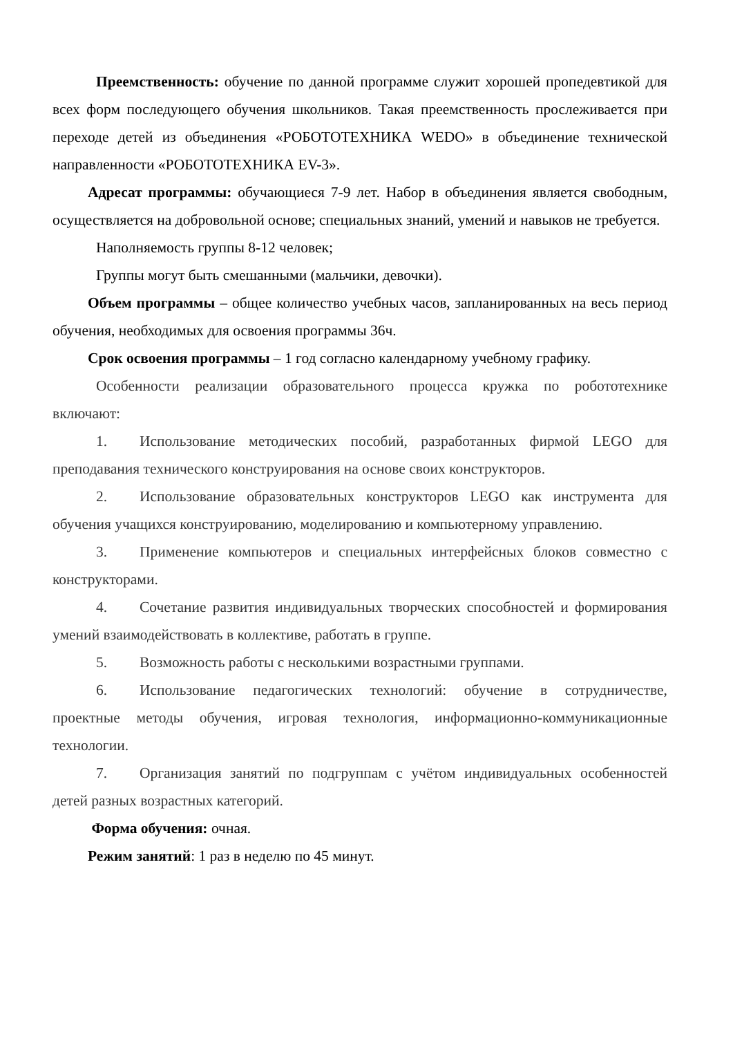Преемственность: обучение по данной программе служит хорошей пропедевтикой для всех форм последующего обучения школьников. Такая преемственность прослеживается при переходе детей из объединения «РОБОТОТЕХНИКА WEDO» в объединение технической направленности «РОБОТОТЕХНИКА EV-3».
Адресат программы: обучающиеся 7-9 лет. Набор в объединения является свободным, осуществляется на добровольной основе; специальных знаний, умений и навыков не требуется.
Наполняемость группы 8-12 человек;
Группы могут быть смешанными (мальчики, девочки).
Объем программы – общее количество учебных часов, запланированных на весь период обучения, необходимых для освоения программы 36ч.
Срок освоения программы – 1 год согласно календарному учебному графику.
Особенности реализации образовательного процесса кружка по робототехнике включают:
1. Использование методических пособий, разработанных фирмой LEGO для преподавания технического конструирования на основе своих конструкторов.
2. Использование образовательных конструкторов LEGO как инструмента для обучения учащихся конструированию, моделированию и компьютерному управлению.
3. Применение компьютеров и специальных интерфейсных блоков совместно с конструкторами.
4. Сочетание развития индивидуальных творческих способностей и формирования умений взаимодействовать в коллективе, работать в группе.
5. Возможность работы с несколькими возрастными группами.
6. Использование педагогических технологий: обучение в сотрудничестве, проектные методы обучения, игровая технология, информационно-коммуникационные технологии.
7. Организация занятий по подгруппам с учётом индивидуальных особенностей детей разных возрастных категорий.
Форма обучения: очная.
Режим занятий: 1 раз в неделю по 45 минут.